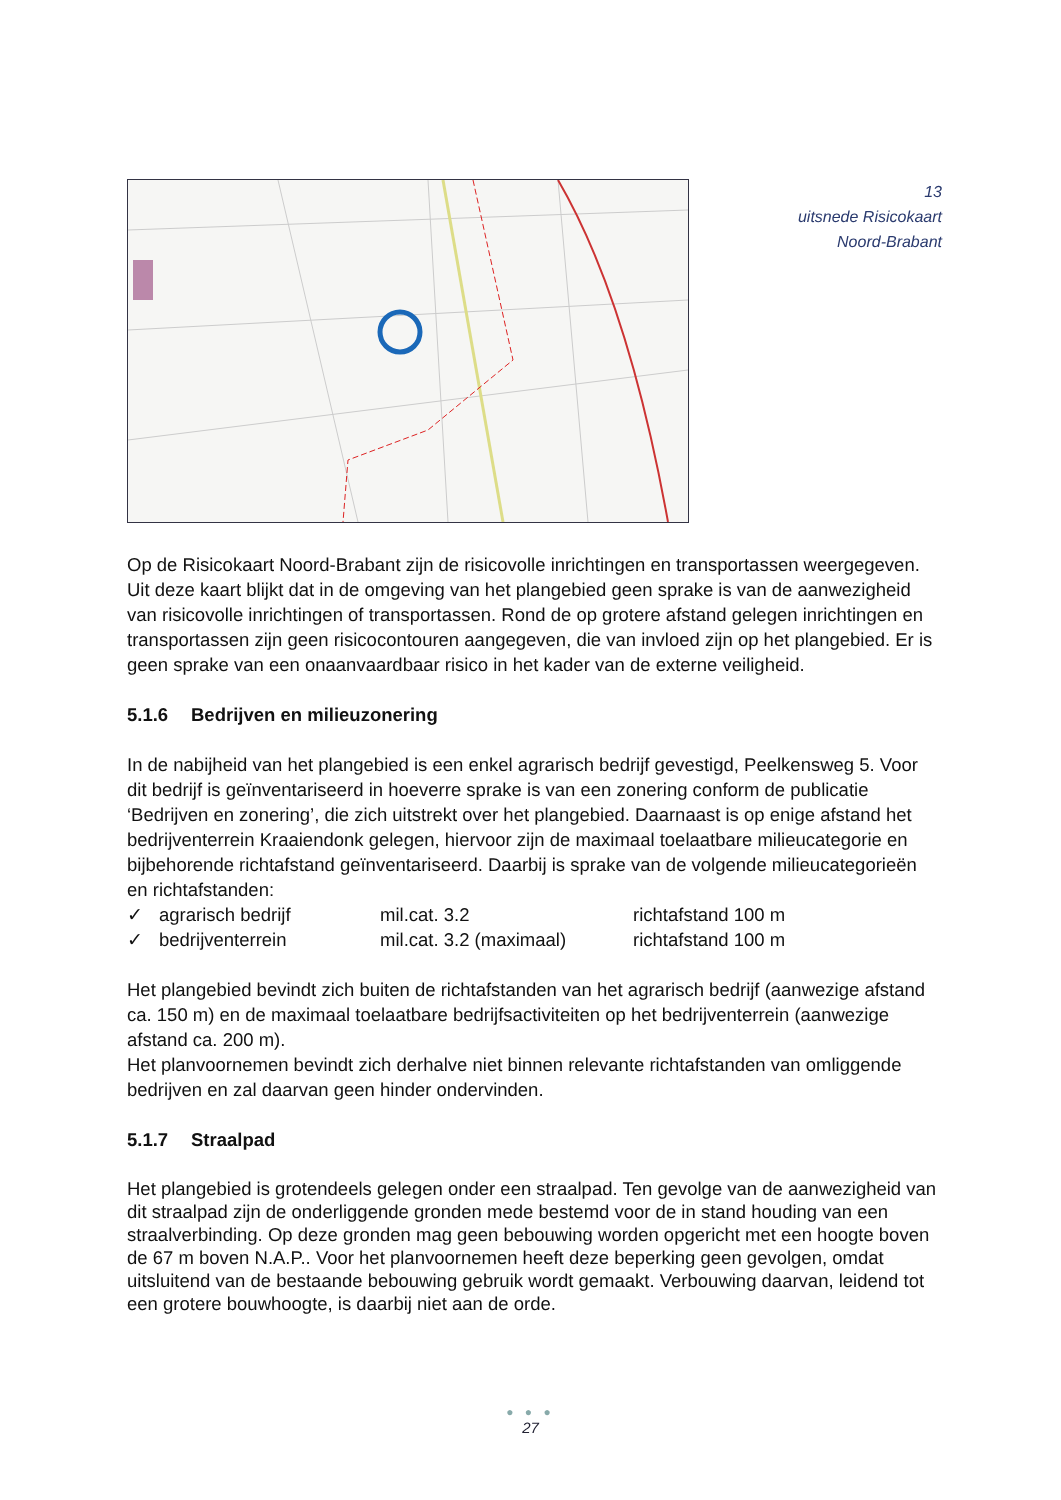13
uitsnede Risicokaart
Noord-Brabant
Op de Risicokaart Noord-Brabant zijn de risicovolle inrichtingen en transportassen weergegeven. Uit deze kaart blijkt dat in de omgeving van het plangebied geen sprake is van de aanwezigheid van risicovolle inrichtingen of transportassen. Rond de op grotere afstand gelegen inrichtingen en transportassen zijn geen risicocontouren aangegeven, die van invloed zijn op het plangebied. Er is geen sprake van een onaanvaardbaar risico in het kader van de externe veiligheid.
5.1.6 Bedrijven en milieuzonering
In de nabijheid van het plangebied is een enkel agrarisch bedrijf gevestigd, Peelkensweg 5. Voor dit bedrijf is geïnventariseerd in hoeverre sprake is van een zonering conform de publicatie ‘Bedrijven en zonering’, die zich uitstrekt over het plangebied. Daarnaast is op enige afstand het bedrijventerrein Kraaiendonk gelegen, hiervoor zijn de maximaal toelaatbare milieucategorie en bijbehorende richtafstand geïnventariseerd. Daarbij is sprake van de volgende milieucategorieën en richtafstanden:
| ✓ | agrarisch bedrijf | mil.cat. 3.2 | richtafstand 100 m |
| ✓ | bedrijventerrein | mil.cat. 3.2 (maximaal) | richtafstand 100 m |
Het plangebied bevindt zich buiten de richtafstanden van het agrarisch bedrijf (aanwezige afstand ca. 150 m) en de maximaal toelaatbare bedrijfsactiviteiten op het bedrijventerrein (aanwezige afstand ca. 200 m).
Het planvoornemen bevindt zich derhalve niet binnen relevante richtafstanden van omliggende bedrijven en zal daarvan geen hinder ondervinden.
5.1.7 Straalpad
Het plangebied is grotendeels gelegen onder een straalpad. Ten gevolge van de aanwezigheid van dit straalpad zijn de onderliggende gronden mede bestemd voor de in stand houding van een straalverbinding. Op deze gronden mag geen bebouwing worden opgericht met een hoogte boven de 67 m boven N.A.P.. Voor het planvoornemen heeft deze beperking geen gevolgen, omdat uitsluitend van de bestaande bebouwing gebruik wordt gemaakt. Verbouwing daarvan, leidend tot een grotere bouwhoogte, is daarbij niet aan de orde.
● ● ●
27